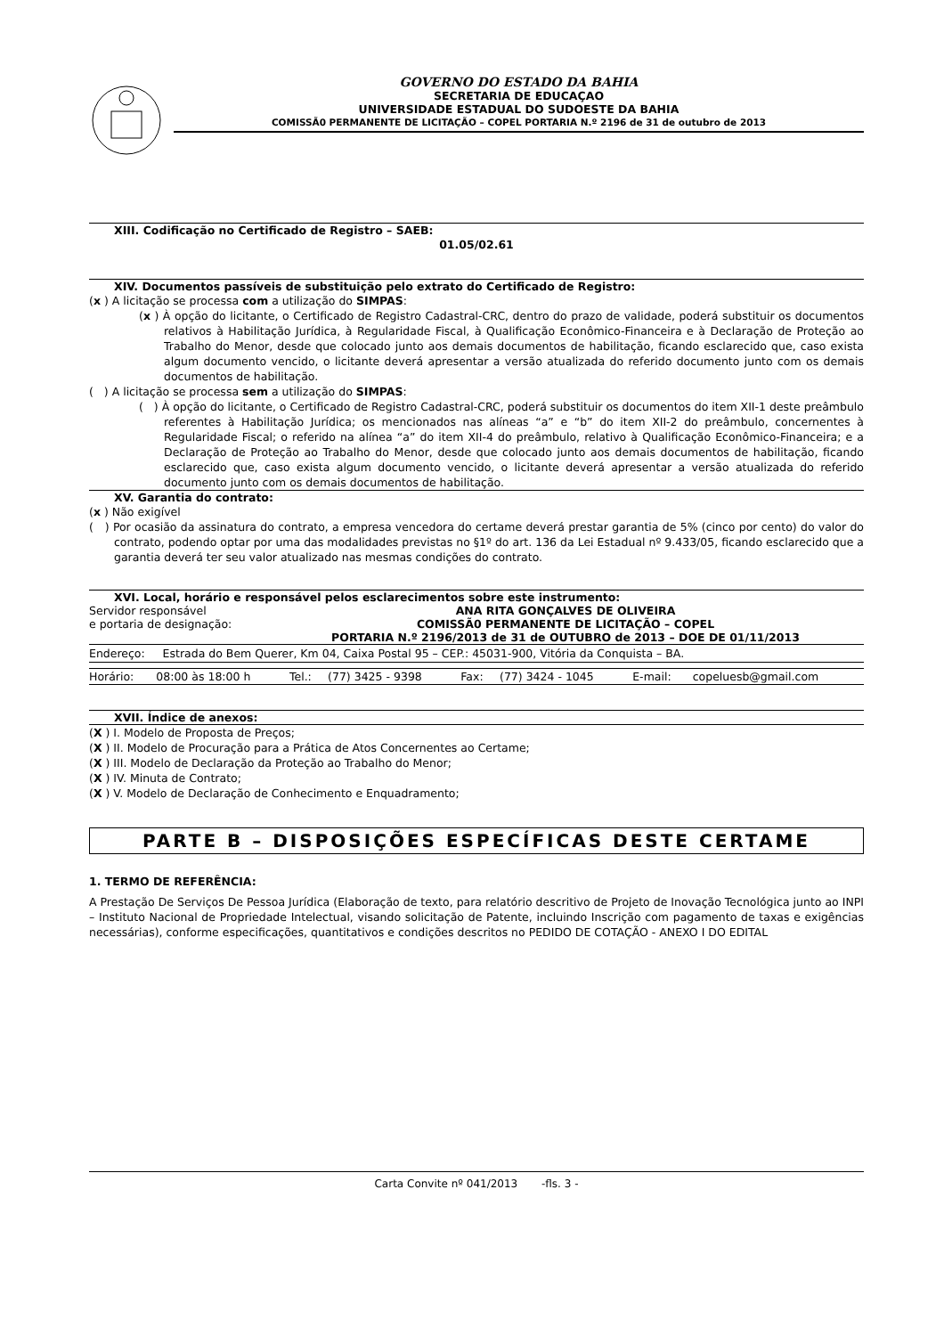GOVERNO DO ESTADO DA BAHIA
SECRETARIA DE EDUCAÇAO
UNIVERSIDADE ESTADUAL DO SUDOESTE DA BAHIA
COMISSÃ0 PERMANENTE DE LICITAÇÃO – COPEL PORTARIA N.º 2196 de 31 de outubro de 2013
XIII. Codificação no Certificado de Registro – SAEB:
01.05/02.61
XIV. Documentos passíveis de substituição pelo extrato do Certificado de Registro:
(x ) A licitação se processa com a utilização do SIMPAS:
(x ) À opção do licitante, o Certificado de Registro Cadastral-CRC, dentro do prazo de validade, poderá substituir os documentos relativos à Habilitação Jurídica, à Regularidade Fiscal, à Qualificação Econômico-Financeira e à Declaração de Proteção ao Trabalho do Menor, desde que colocado junto aos demais documentos de habilitação, ficando esclarecido que, caso exista algum documento vencido, o licitante deverá apresentar a versão atualizada do referido documento junto com os demais documentos de habilitação.
( ) A licitação se processa sem a utilização do SIMPAS:
( ) À opção do licitante, o Certificado de Registro Cadastral-CRC, poderá substituir os documentos do item XII-1 deste preâmbulo referentes à Habilitação Jurídica; os mencionados nas alíneas “a” e “b” do item XII-2 do preâmbulo, concernentes à Regularidade Fiscal; o referido na alínea “a” do item XII-4 do preâmbulo, relativo à Qualificação Econômico-Financeira; e a Declaração de Proteção ao Trabalho do Menor, desde que colocado junto aos demais documentos de habilitação, ficando esclarecido que, caso exista algum documento vencido, o licitante deverá apresentar a versão atualizada do referido documento junto com os demais documentos de habilitação.
XV. Garantia do contrato:
(x ) Não exigível
( ) Por ocasião da assinatura do contrato, a empresa vencedora do certame deverá prestar garantia de 5% (cinco por cento) do valor do contrato, podendo optar por uma das modalidades previstas no §1º do art. 136 da Lei Estadual nº 9.433/05, ficando esclarecido que a garantia deverá ter seu valor atualizado nas mesmas condições do contrato.
XVI. Local, horário e responsável pelos esclarecimentos sobre este instrumento:
| Servidor responsável e portaria de designação: | ANA RITA GONÇALVES DE OLIVEIRA COMISSÃ0 PERMANENTE DE LICITAÇÃO – COPEL PORTARIA N.º 2196/2013 de 31 de OUTUBRO de 2013 – DOE DE 01/11/2013 |
| Endereço: Estrada do Bem Querer, Km 04, Caixa Postal 95 – CEP.: 45031-900, Vitória da Conquista – BA. |
| Horário: | 08:00 às 18:00 h | Tel.: | (77) 3425 - 9398 | Fax: | (77) 3424 - 1045 | E-mail: | copeluesb@gmail.com |
XVII. Índice de anexos:
(X ) I. Modelo de Proposta de Preços;
(X ) II. Modelo de Procuração para a Prática de Atos Concernentes ao Certame;
(X ) III. Modelo de Declaração da Proteção ao Trabalho do Menor;
(X ) IV. Minuta de Contrato;
(X ) V. Modelo de Declaração de Conhecimento e Enquadramento;
PARTE B – DISPOSIÇÕES ESPECÍFICAS DESTE CERTAME
1. TERMO DE REFERÊNCIA:
A Prestação De Serviços De Pessoa Jurídica (Elaboração de texto, para relatório descritivo de Projeto de Inovação Tecnológica junto ao INPI – Instituto Nacional de Propriedade Intelectual, visando solicitação de Patente, incluindo Inscrição com pagamento de taxas e exigências necessárias), conforme especificações, quantitativos e condições descritos no PEDIDO DE COTAÇÃO - ANEXO I DO EDITAL
Carta Convite nº 041/2013 -fls. 3 -